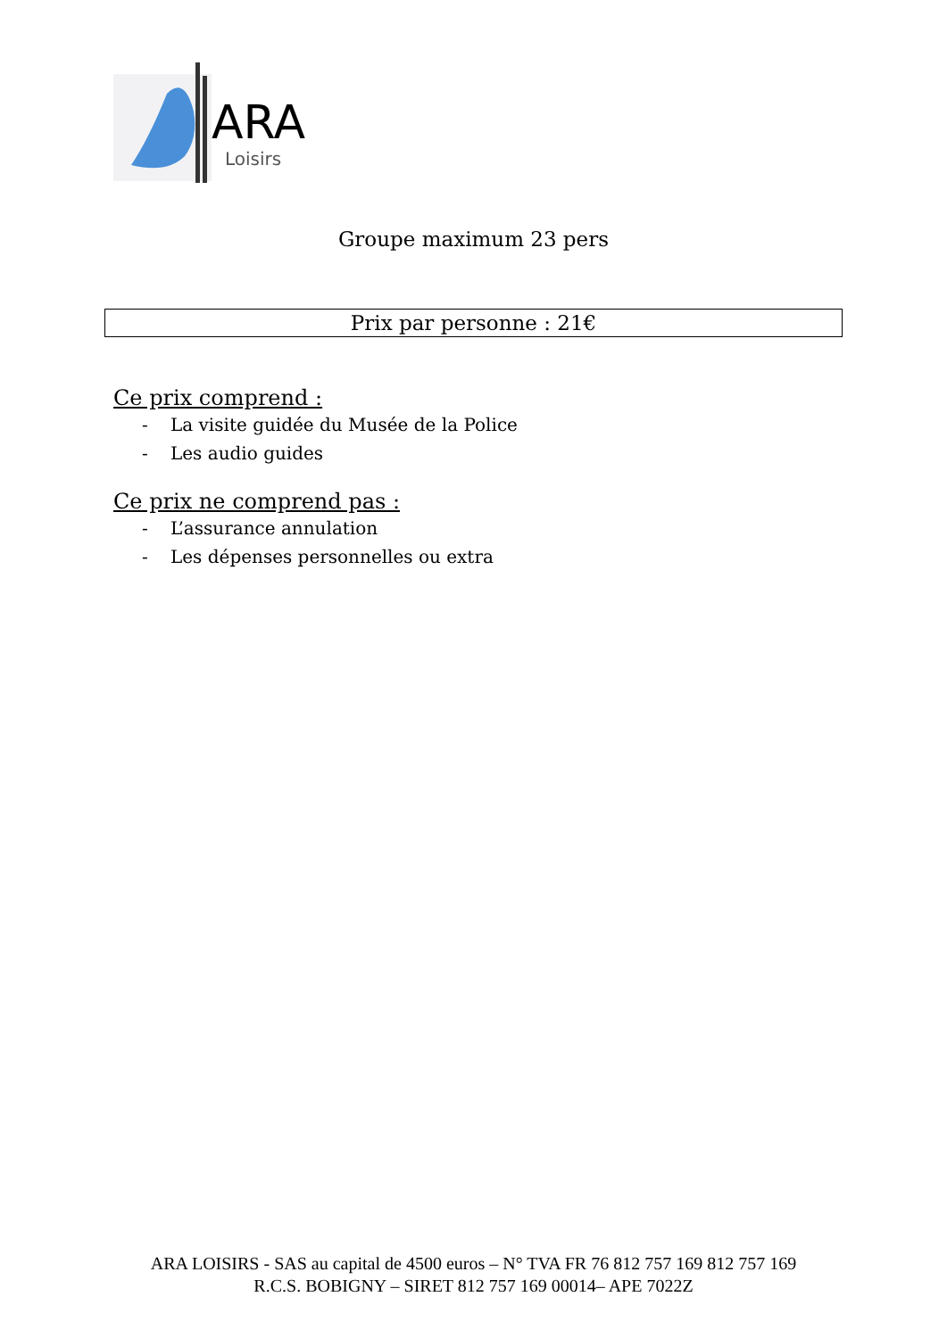ARA
Loisirs
Groupe maximum 23 pers
Prix par personne : 21€
Ce prix comprend :
- La visite guidée du Musée de la Police
- Les audio guides
Ce prix ne comprend pas :
- L’assurance annulation
- Les dépenses personnelles ou extra
ARA LOISIRS - SAS au capital de 4500 euros – N° TVA FR 76 812 757 169 812 757 169
R.C.S. BOBIGNY – SIRET 812 757 169 00014– APE 7022Z